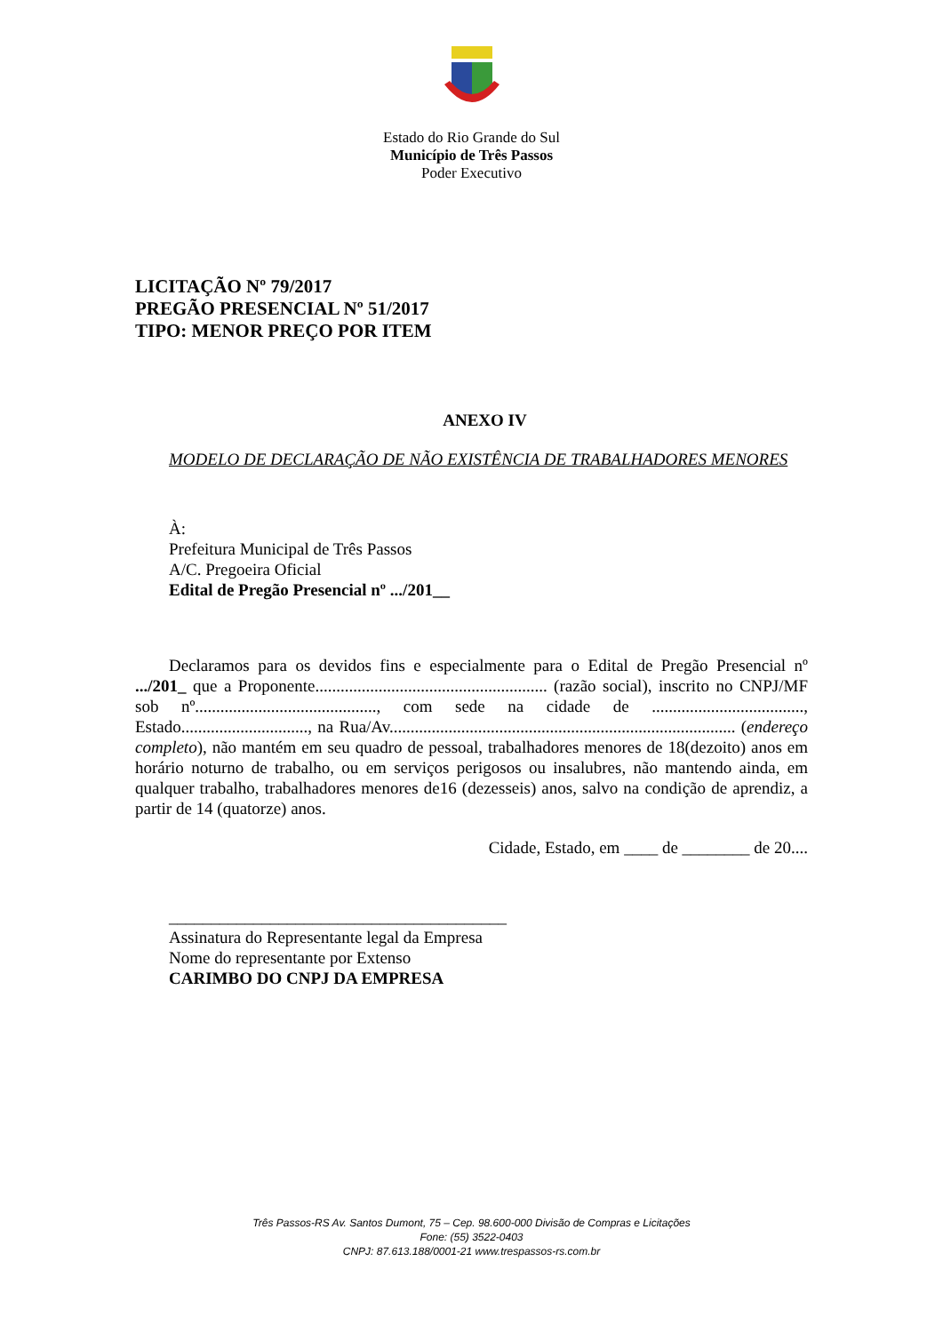Estado do Rio Grande do Sul
Município de Três Passos
Poder Executivo
LICITAÇÃO Nº 79/2017
PREGÃO PRESENCIAL Nº 51/2017
TIPO: MENOR PREÇO POR ITEM
ANEXO IV
MODELO DE DECLARAÇÃO DE NÃO EXISTÊNCIA DE TRABALHADORES MENORES
À:
Prefeitura Municipal de Três Passos
A/C. Pregoeira Oficial
Edital de Pregão Presencial nº .../201__
Declaramos para os devidos fins e especialmente para o Edital de Pregão Presencial nº .../201_ que a Proponente....................................................... (razão social), inscrito no CNPJ/MF sob nº..........................................., com sede na cidade de ...................................., Estado.............................., na Rua/Av.................................................................................. (endereço completo), não mantém em seu quadro de pessoal, trabalhadores menores de 18(dezoito) anos em horário noturno de trabalho, ou em serviços perigosos ou insalubres, não mantendo ainda, em qualquer trabalho, trabalhadores menores de16 (dezesseis) anos, salvo na condição de aprendiz, a partir de 14 (quatorze) anos.
Cidade, Estado, em ____ de ________ de 20....
________________________________________
Assinatura do Representante legal da Empresa
Nome do representante por Extenso
CARIMBO DO CNPJ DA EMPRESA
Três Passos-RS Av. Santos Dumont, 75 – Cep. 98.600-000 Divisão de Compras e Licitações
Fone: (55) 3522-0403
CNPJ: 87.613.188/0001-21 www.trespassos-rs.com.br